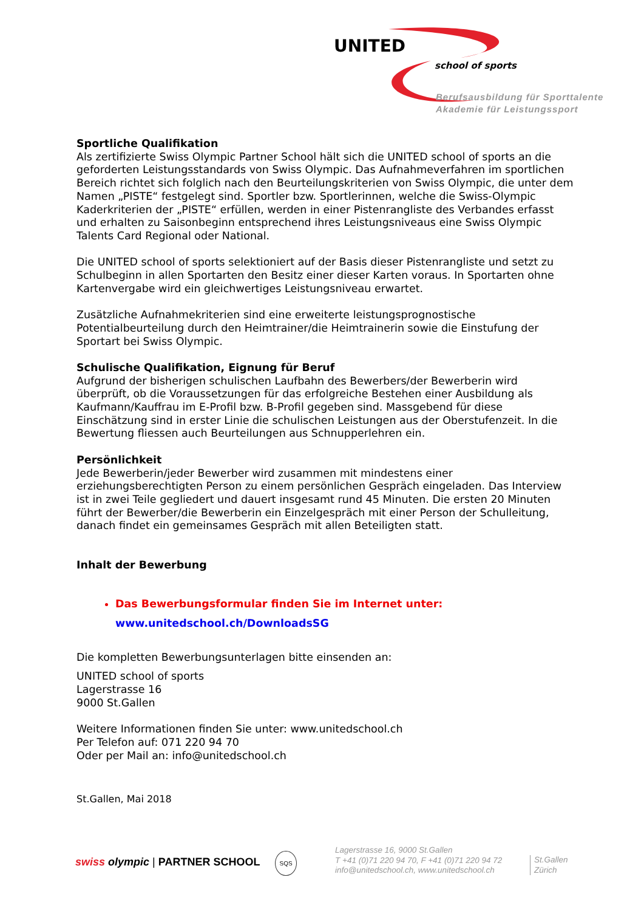UNITED
school of sports
Berufsausbildung für Sporttalente
Akademie für Leistungssport
Sportliche Qualifikation
Als zertifizierte Swiss Olympic Partner School hält sich die UNITED school of sports an die geforderten Leistungsstandards von Swiss Olympic. Das Aufnahmeverfahren im sportlichen Bereich richtet sich folglich nach den Beurteilungskriterien von Swiss Olympic, die unter dem Namen „PISTE“ festgelegt sind. Sportler bzw. Sportlerinnen, welche die Swiss-Olympic Kaderkriterien der „PISTE“ erfüllen, werden in einer Pistenrangliste des Verbandes erfasst und erhalten zu Saisonbeginn entsprechend ihres Leistungsniveaus eine Swiss Olympic Talents Card Regional oder National.
Die UNITED school of sports selektioniert auf der Basis dieser Pistenrangliste und setzt zu Schulbeginn in allen Sportarten den Besitz einer dieser Karten voraus. In Sportarten ohne Kartenvergabe wird ein gleichwertiges Leistungsniveau erwartet.
Zusätzliche Aufnahmekriterien sind eine erweiterte leistungsprognostische Potentialbeurteilung durch den Heimtrainer/die Heimtrainerin sowie die Einstufung der Sportart bei Swiss Olympic.
Schulische Qualifikation, Eignung für Beruf
Aufgrund der bisherigen schulischen Laufbahn des Bewerbers/der Bewerberin wird überprüft, ob die Voraussetzungen für das erfolgreiche Bestehen einer Ausbildung als Kaufmann/Kauffrau im E-Profil bzw. B-Profil gegeben sind. Massgebend für diese Einschätzung sind in erster Linie die schulischen Leistungen aus der Oberstufenzeit. In die Bewertung fliessen auch Beurteilungen aus Schnupperlehren ein.
Persönlichkeit
Jede Bewerberin/jeder Bewerber wird zusammen mit mindestens einer erziehungsberechtigten Person zu einem persönlichen Gespräch eingeladen. Das Interview ist in zwei Teile gegliedert und dauert insgesamt rund 45 Minuten. Die ersten 20 Minuten führt der Bewerber/die Bewerberin ein Einzelgespräch mit einer Person der Schulleitung, danach findet ein gemeinsames Gespräch mit allen Beteiligten statt.
Inhalt der Bewerbung
Das Bewerbungsformular finden Sie im Internet unter:
www.unitedschool.ch/DownloadsSG
Die kompletten Bewerbungsunterlagen bitte einsenden an:
UNITED school of sports
Lagerstrasse 16
9000 St.Gallen
Weitere Informationen finden Sie unter: www.unitedschool.ch
Per Telefon auf: 071 220 94 70
Oder per Mail an: info@unitedschool.ch
St.Gallen, Mai 2018
swiss olympic | PARTNER SCHOOL SQS
Lagerstrasse 16, 9000 St.Gallen
T +41 (0)71 220 94 70, F +41 (0)71 220 94 72
info@unitedschool.ch, www.unitedschool.ch
St.Gallen
Zürich